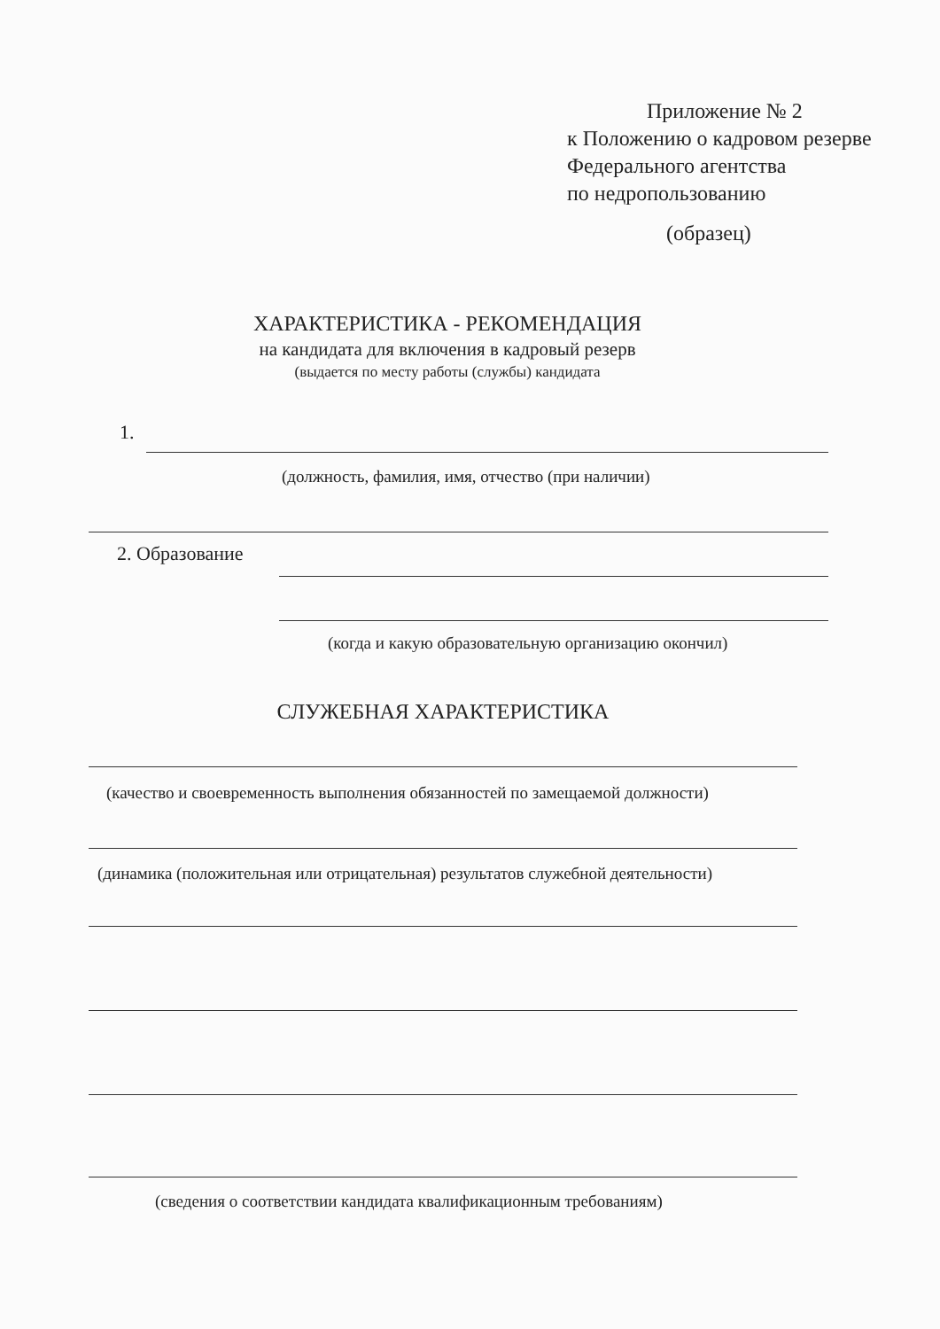Приложение № 2
к Положению о кадровом резерве
Федерального агентства
по недропользованию
(образец)
ХАРАКТЕРИСТИКА - РЕКОМЕНДАЦИЯ
на кандидата для включения в кадровый резерв
(выдается по месту работы (службы) кандидата
1.
(должность, фамилия, имя, отчество (при наличии)
2. Образование
(когда и какую образовательную организацию окончил)
СЛУЖЕБНАЯ ХАРАКТЕРИСТИКА
(качество и своевременность выполнения обязанностей по замещаемой должности)
(динамика (положительная или отрицательная) результатов служебной деятельности)
(сведения о соответствии кандидата квалификационным требованиям)